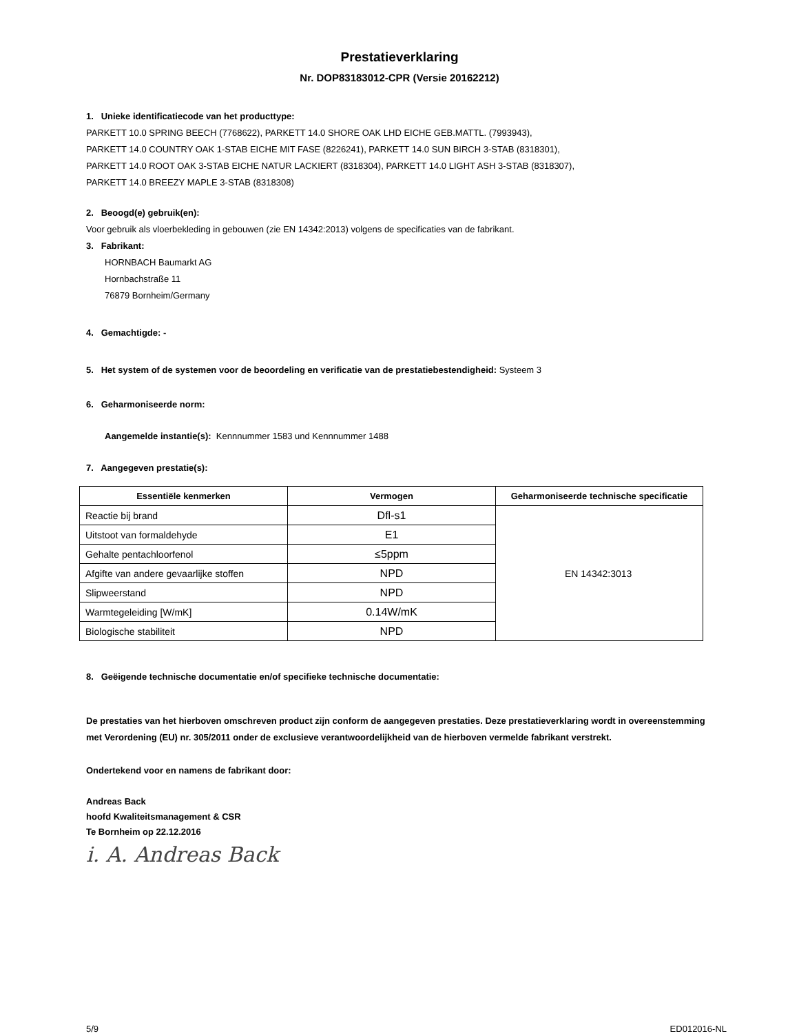Prestatieverklaring
Nr. DOP83183012-CPR (Versie 20162212)
1. Unieke identificatiecode van het producttype:
PARKETT 10.0 SPRING BEECH (7768622), PARKETT 14.0 SHORE OAK LHD EICHE GEB.MATTL. (7993943),
PARKETT 14.0 COUNTRY OAK 1-STAB EICHE MIT FASE (8226241), PARKETT 14.0 SUN BIRCH 3-STAB (8318301),
PARKETT 14.0 ROOT OAK 3-STAB EICHE NATUR LACKIERT (8318304), PARKETT 14.0 LIGHT ASH 3-STAB (8318307),
PARKETT 14.0 BREEZY MAPLE 3-STAB (8318308)
2. Beoogd(e) gebruik(en):
Voor gebruik als vloerbekleding in gebouwen (zie EN 14342:2013) volgens de specificaties van de fabrikant.
3. Fabrikant:
HORNBACH Baumarkt AG
Hornbachstraße 11
76879 Bornheim/Germany
4. Gemachtigde: -
5. Het system of de systemen voor de beoordeling en verificatie van de prestatiebestendigheid: Systeem 3
6. Geharmoniseerde norm:
Aangemelde instantie(s): Kennnummer 1583 und Kennnummer 1488
7. Aangegeven prestatie(s):
| Essentiële kenmerken | Vermogen | Geharmoniseerde technische specificatie |
| --- | --- | --- |
| Reactie bij brand | Dfl-s1 | EN 14342:3013 |
| Uitstoot van formaldehyde | E1 | |
| Gehalte pentachloorfenol | ≤5ppm | |
| Afgifte van andere gevaarlijke stoffen | NPD | |
| Slipweerstand | NPD | |
| Warmtegeleiding [W/mK] | 0.14W/mK | |
| Biologische stabiliteit | NPD | |
8. Geëigende technische documentatie en/of specifieke technische documentatie:
De prestaties van het hierboven omschreven product zijn conform de aangegeven prestaties. Deze prestatieverklaring wordt in overeenstemming met Verordening (EU) nr. 305/2011 onder de exclusieve verantwoordelijkheid van de hierboven vermelde fabrikant verstrekt.
Ondertekend voor en namens de fabrikant door:
Andreas Back
hoofd Kwaliteitsmanagement & CSR
Te Bornheim op 22.12.2016
i. A. Andreas Back
5/9 ED012016-NL